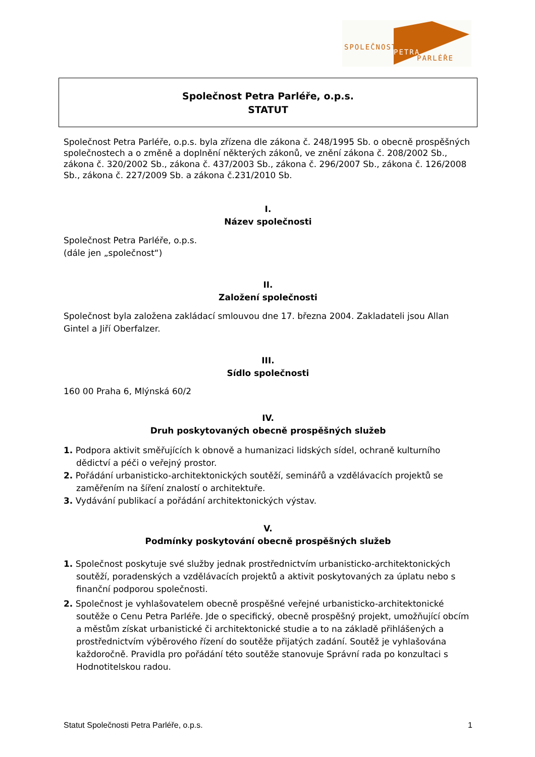SPOLEČNOST
PETRA
PARLÉŘE
Společnost Petra Parléře, o.p.s.
STATUT
Společnost Petra Parléře, o.p.s. byla zřízena dle zákona č. 248/1995 Sb. o obecně prospěšných společnostech a o změně a doplnění některých zákonů, ve znění zákona č. 208/2002 Sb., zákona č. 320/2002 Sb., zákona č. 437/2003 Sb., zákona č. 296/2007 Sb., zákona č. 126/2008 Sb., zákona č. 227/2009 Sb. a zákona č.231/2010 Sb.
I.
Název společnosti
Společnost Petra Parléře, o.p.s.
(dále jen „společnost“)
II.
Založení společnosti
Společnost byla založena zakládací smlouvou dne 17. března 2004. Zakladateli jsou Allan Gintel a Jiří Oberfalzer.
III.
Sídlo společnosti
160 00 Praha 6, Mlýnská 60/2
IV.
Druh poskytovaných obecně prospěšných služeb
1. Podpora aktivit směřujících k obnově a humanizaci lidských sídel, ochraně kulturního dědictví a péči o veřejný prostor.
2. Pořádání urbanisticko-architektonických soutěží, seminářů a vzdělávacích projektů se zaměřením na šíření znalostí o architektuře.
3. Vydávání publikací a pořádání architektonických výstav.
V.
Podmínky poskytování obecně prospěšných služeb
1. Společnost poskytuje své služby jednak prostřednictvím urbanisticko-architektonických soutěží, poradenských a vzdělávacích projektů a aktivit poskytovaných za úplatu nebo s finanční podporou společnosti.
2. Společnost je vyhlašovatelem obecně prospěšné veřejné urbanisticko-architektonické soutěže o Cenu Petra Parléře. Jde o specifický, obecně prospěšný projekt, umožňující obcím a městům získat urbanistické či architektonické studie a to na základě přihlášených a prostřednictvím výběrového řízení do soutěže přijatých zadání. Soutěž je vyhlašována každoročně. Pravidla pro pořádání této soutěže stanovuje Správní rada po konzultaci s Hodnotitelskou radou.
Statut Společnosti Petra Parléře, o.p.s. 1